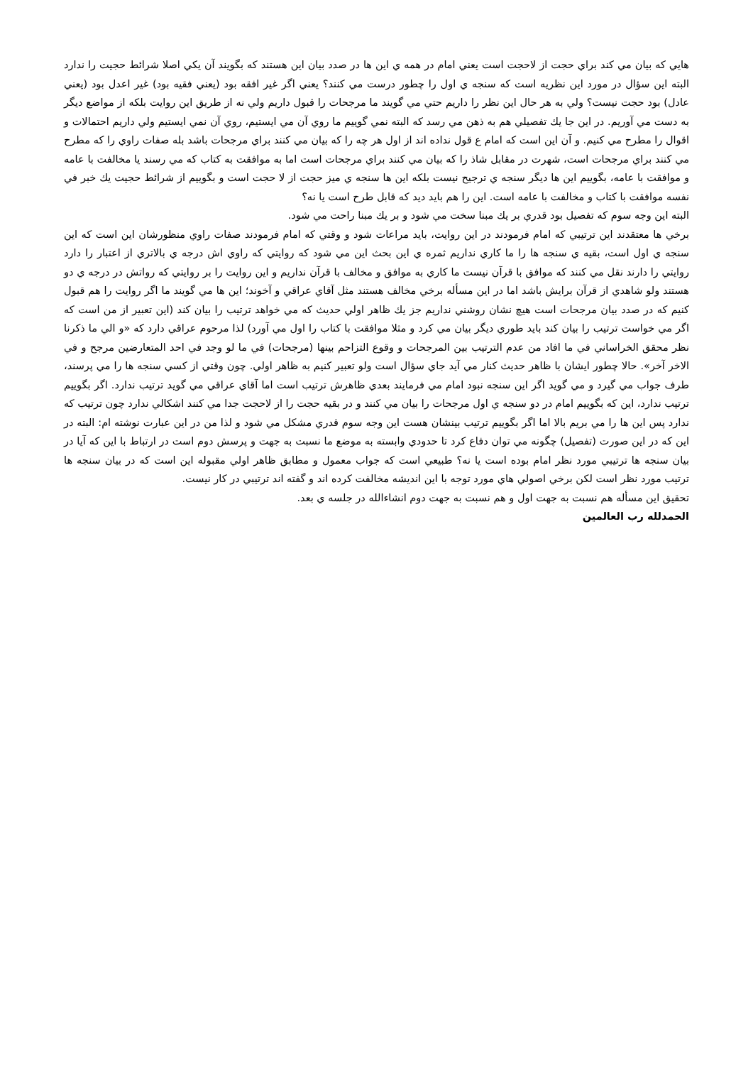هايي كه بيان مي كند براي حجت از لاحجت است يعني امام در همه ي اين ها در صدد بيان اين هستند كه بگويند آن يكي اصلا شرائط حجيت را ندارد البته اين سؤال در مورد اين نظريه است كه سنجه ي اول را چطور درست مي كنند؟ يعني اگر غير افقه بود (يعني فقيه بود) غير اعدل بود (يعني عادل) بود حجت نيست؟ ولي به هر حال اين نظر را داريم حتي مي گويند ما مرجحات را قبول داريم ولي نه از طريق اين روايت بلكه از مواضع ديگر به دست مي آوريم. در اين جا يك تفصيلي هم به ذهن مي رسد كه البته نمي گوييم ما روي آن مي ايستيم، روي آن نمي ايستيم ولي داريم احتمالات و اقوال را مطرح مي كنيم. و آن اين است كه امام ع قول نداده اند از اول هر چه را كه بيان مي كنند براي مرجحات باشد بله صفات راوي را كه مطرح مي كنند براي مرجحات است، شهرت در مقابل شاذ را كه بيان مي كنند براي مرجحات است اما به موافقت به كتاب كه مي رسند يا مخالفت با عامه و موافقت با عامه، بگوييم اين ها ديگر سنجه ي ترجيح نيست بلكه اين ها سنجه ي ميز حجت از لا حجت است و بگوييم از شرائط حجيت يك خبر في نفسه موافقت با كتاب و مخالفت با عامه است. اين را هم بايد ديد كه قابل طرح است يا نه؟
البته اين وجه سوم كه تفصيل بود قدري بر يك مبنا سخت مي شود و بر يك مبنا راحت مي شود.
برخي ها معتقدند اين ترتيبي كه امام فرمودند در اين روايت، بايد مراعات شود و وقتي كه امام فرمودند صفات راوي منظورشان اين است كه اين سنجه ي اول است، بقيه ي سنجه ها را ما كاري نداريم ثمره ي اين بحث اين مي شود كه روايتي كه راوي اش درجه ي بالاتري از اعتبار را دارد روايتي را دارند نقل مي كنند كه موافق با قرآن نيست ما كاري به موافق و مخالف با قرآن نداريم و اين روايت را بر روايتي كه رواتش در درجه ي دو هستند ولو شاهدي از قرآن برايش باشد اما در اين مسأله برخي مخالف هستند مثل آقاي عراقي و آخوند؛ اين ها مي گويند ما اگر روايت را هم قبول كنيم كه در صدد بيان مرجحات است هيچ نشان روشني نداريم جز يك ظاهر اولي حديث كه مي خواهد ترتيب را بيان كند (اين تعبير از من است كه اگر مي خواست ترتيب را بيان كند بايد طوري ديگر بيان مي كرد و مثلا موافقت با كتاب را اول مي آورد) لذا مرحوم عراقي دارد كه «و الي ما ذكرنا نظر محقق الخراساني في ما افاد من عدم الترتيب بين المرجحات و وقوع التزاحم بينها (مرجحات) في ما لو وجد في احد المتعارضين مرجح و في الاخر آخر». حالا چطور ايشان با ظاهر حديث كنار مي آيد جاي سؤال است ولو تعبير كنيم به ظاهر اولي. چون وقتي از كسي سنجه ها را مي پرسند، طرف جواب مي گيرد و مي گويد اگر اين سنجه نبود امام مي فرمايند بعدي ظاهرش ترتيب است اما آقاي عراقي مي گويد ترتيب ندارد. اگر بگوييم ترتيب ندارد، اين كه بگوييم امام در دو سنجه ي اول مرجحات را بيان مي كنند و در بقيه حجت را از لاحجت جدا مي كنند اشكالي ندارد چون ترتيب كه ندارد پس اين ها را مي بريم بالا اما اگر بگوييم ترتيب بينشان هست اين وجه سوم قدري مشكل مي شود و لذا من در اين عبارت نوشته ام: البته در اين كه در اين صورت (تفصيل) چگونه مي توان دفاع كرد تا حدودي وابسته به موضع ما نسبت به جهت و پرسش دوم است در ارتباط با اين كه آيا در بيان سنجه ها ترتيبي مورد نظر امام بوده است يا نه؟ طبيعي است كه جواب معمول و مطابق ظاهر اولي مقبوله اين است كه در بيان سنجه ها ترتيب مورد نظر است لكن برخي اصولي هاي مورد توجه با اين انديشه مخالفت كرده اند و گفته اند ترتيبي در كار نيست.
تحقيق اين مسأله هم نسبت به جهت اول و هم نسبت به جهت دوم انشاءالله در جلسه ي بعد.
الحمدلله رب العالمين